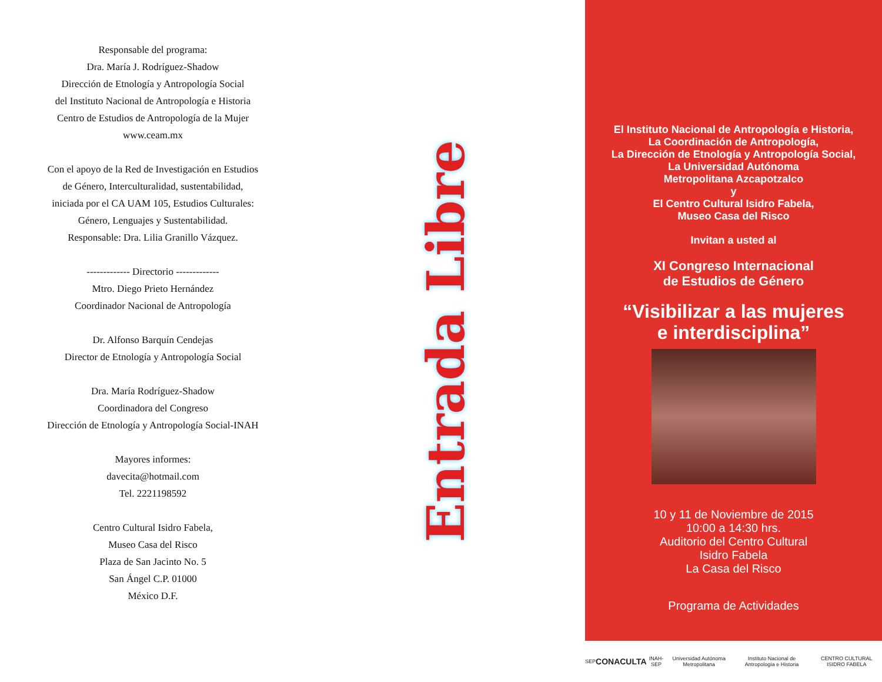Responsable del programa:
Dra. María J. Rodríguez-Shadow
Dirección de Etnología y Antropología Social
del Instituto Nacional de Antropología e Historia
Centro de Estudios de Antropología de la Mujer
www.ceam.mx
Con el apoyo de la Red de Investigación en Estudios
de Género, Interculturalidad, sustentabilidad,
iniciada por el CA UAM 105, Estudios Culturales:
Género, Lenguajes y Sustentabilidad.
Responsable: Dra. Lilia Granillo Vázquez.
------------- Directorio -------------
Mtro. Diego Prieto Hernández
Coordinador Nacional de Antropología
Dr. Alfonso Barquín Cendejas
Director de Etnología y Antropología Social
Dra. María Rodríguez-Shadow
Coordinadora del Congreso
Dirección de Etnología y Antropología Social-INAH
Mayores informes:
davecita@hotmail.com
Tel. 2221198592
Centro Cultural Isidro Fabela,
Museo Casa del Risco
Plaza de San Jacinto No. 5
San Ángel C.P. 01000
México D.F.
Entrada Libre
El Instituto Nacional de Antropología e Historia,
La Coordinación de Antropología,
La Dirección de Etnología y Antropología Social,
La Universidad Autónoma
Metropolitana Azcapotzalco
y
El Centro Cultural Isidro Fabela,
Museo Casa del Risco
Invitan a usted al
XI Congreso Internacional
de Estudios de Género
“Visibilizar a las mujeres
e interdisciplina”
10 y 11 de Noviembre de 2015
10:00 a 14:30 hrs.
Auditorio del Centro Cultural
Isidro Fabela
La Casa del Risco
Programa de Actividades
SEP CONACULTA INAH-SEP Universidad Autónoma Metropolitana Instituto Nacional de Antropología e Historia CENTRO CULTURAL ISIDRO FABELA